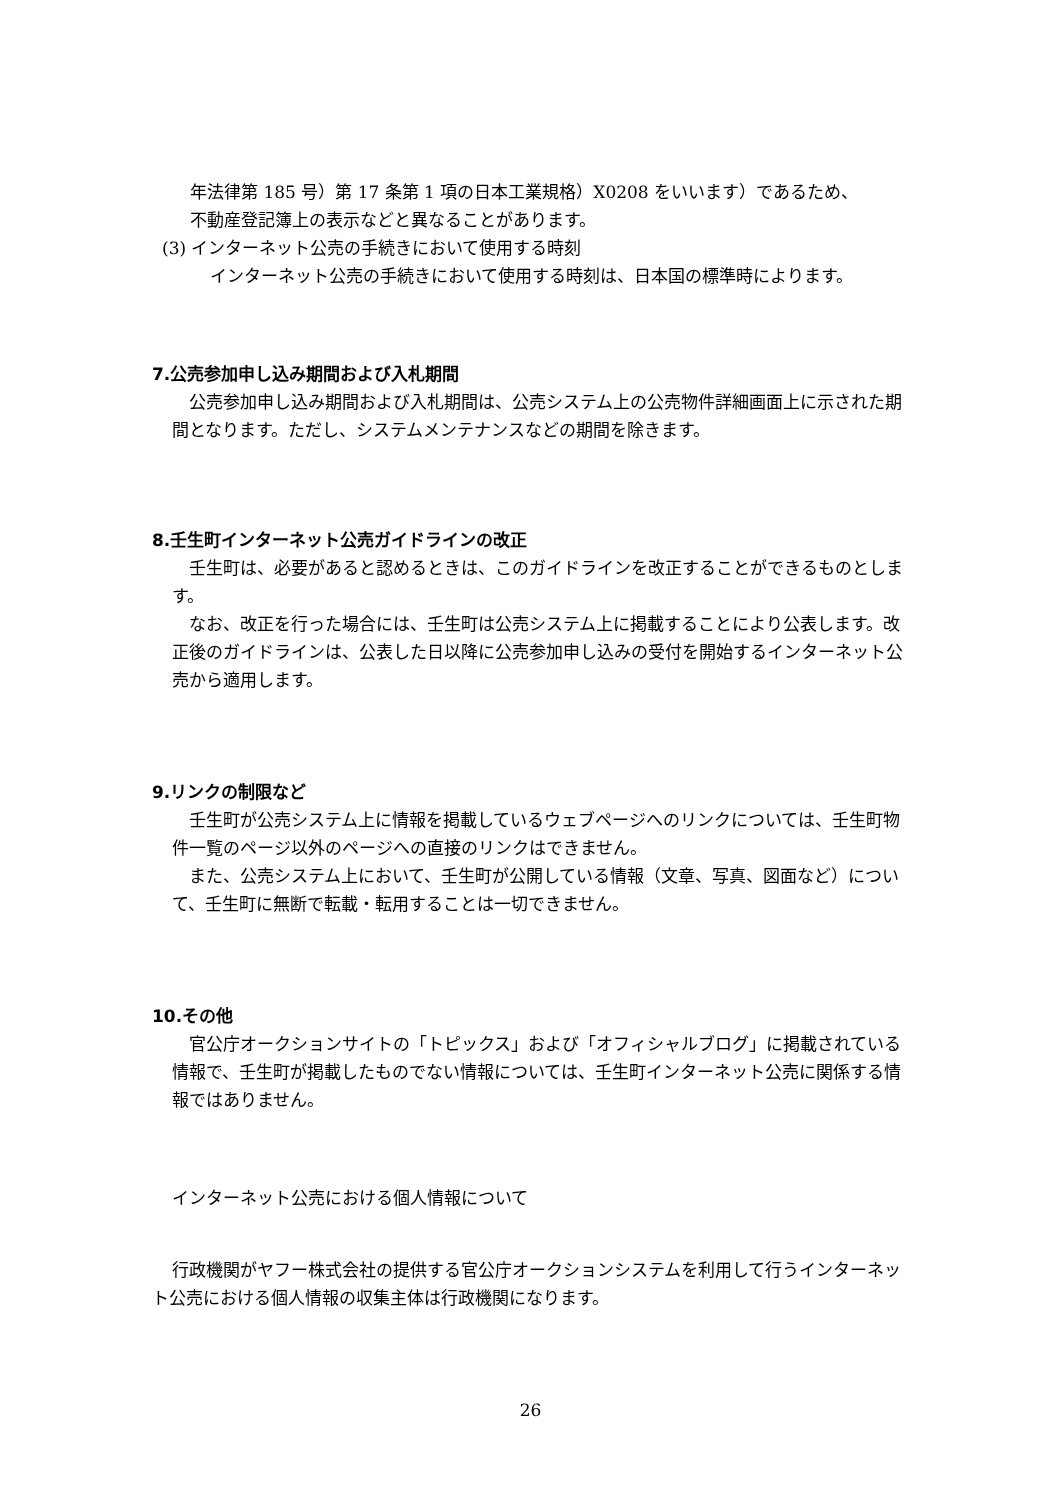年法律第 185 号）第 17 条第 1 項の日本工業規格）X0208 をいいます）であるため、
不動産登記簿上の表示などと異なることがあります。
(3) インターネット公売の手続きにおいて使用する時刻
インターネット公売の手続きにおいて使用する時刻は、日本国の標準時によります。
7.公売参加申し込み期間および入札期間
公売参加申し込み期間および入札期間は、公売システム上の公売物件詳細画面上に示された期間となります。ただし、システムメンテナンスなどの期間を除きます。
8.壬生町インターネット公売ガイドラインの改正
壬生町は、必要があると認めるときは、このガイドラインを改正することができるものとします。
なお、改正を行った場合には、壬生町は公売システム上に掲載することにより公表します。改正後のガイドラインは、公表した日以降に公売参加申し込みの受付を開始するインターネット公売から適用します。
9.リンクの制限など
壬生町が公売システム上に情報を掲載しているウェブページへのリンクについては、壬生町物件一覧のページ以外のページへの直接のリンクはできません。
また、公売システム上において、壬生町が公開している情報（文章、写真、図面など）について、壬生町に無断で転載・転用することは一切できません。
10.その他
官公庁オークションサイトの「トピックス」および「オフィシャルブログ」に掲載されている情報で、壬生町が掲載したものでない情報については、壬生町インターネット公売に関係する情報ではありません。
インターネット公売における個人情報について
行政機関がヤフー株式会社の提供する官公庁オークションシステムを利用して行うインターネット公売における個人情報の収集主体は行政機関になります。
26